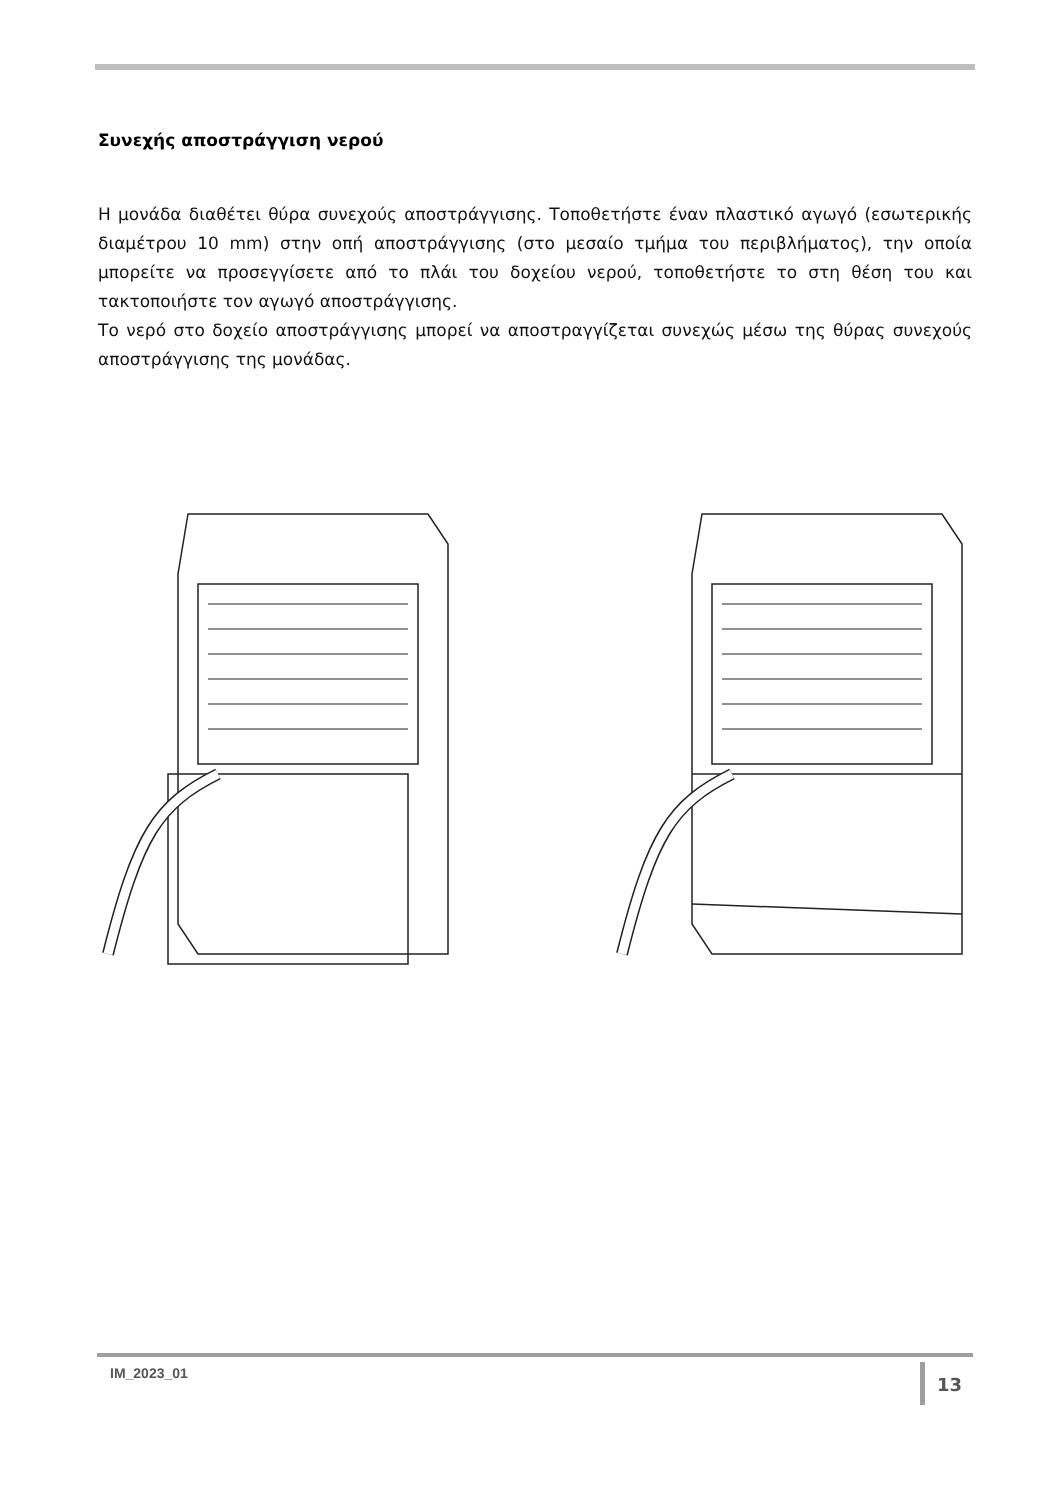Συνεχής αποστράγγιση νερού
Η μονάδα διαθέτει θύρα συνεχούς αποστράγγισης. Τοποθετήστε έναν πλαστικό αγωγό (εσωτερικής διαμέτρου 10 mm) στην οπή αποστράγγισης (στο μεσαίο τμήμα του περιβλήματος), την οποία μπορείτε να προσεγγίσετε από το πλάι του δοχείου νερού, τοποθετήστε το στη θέση του και τακτοποιήστε τον αγωγό αποστράγγισης.
Το νερό στο δοχείο αποστράγγισης μπορεί να αποστραγγίζεται συνεχώς μέσω της θύρας συνεχούς αποστράγγισης της μονάδας.
IM_2023_01 13